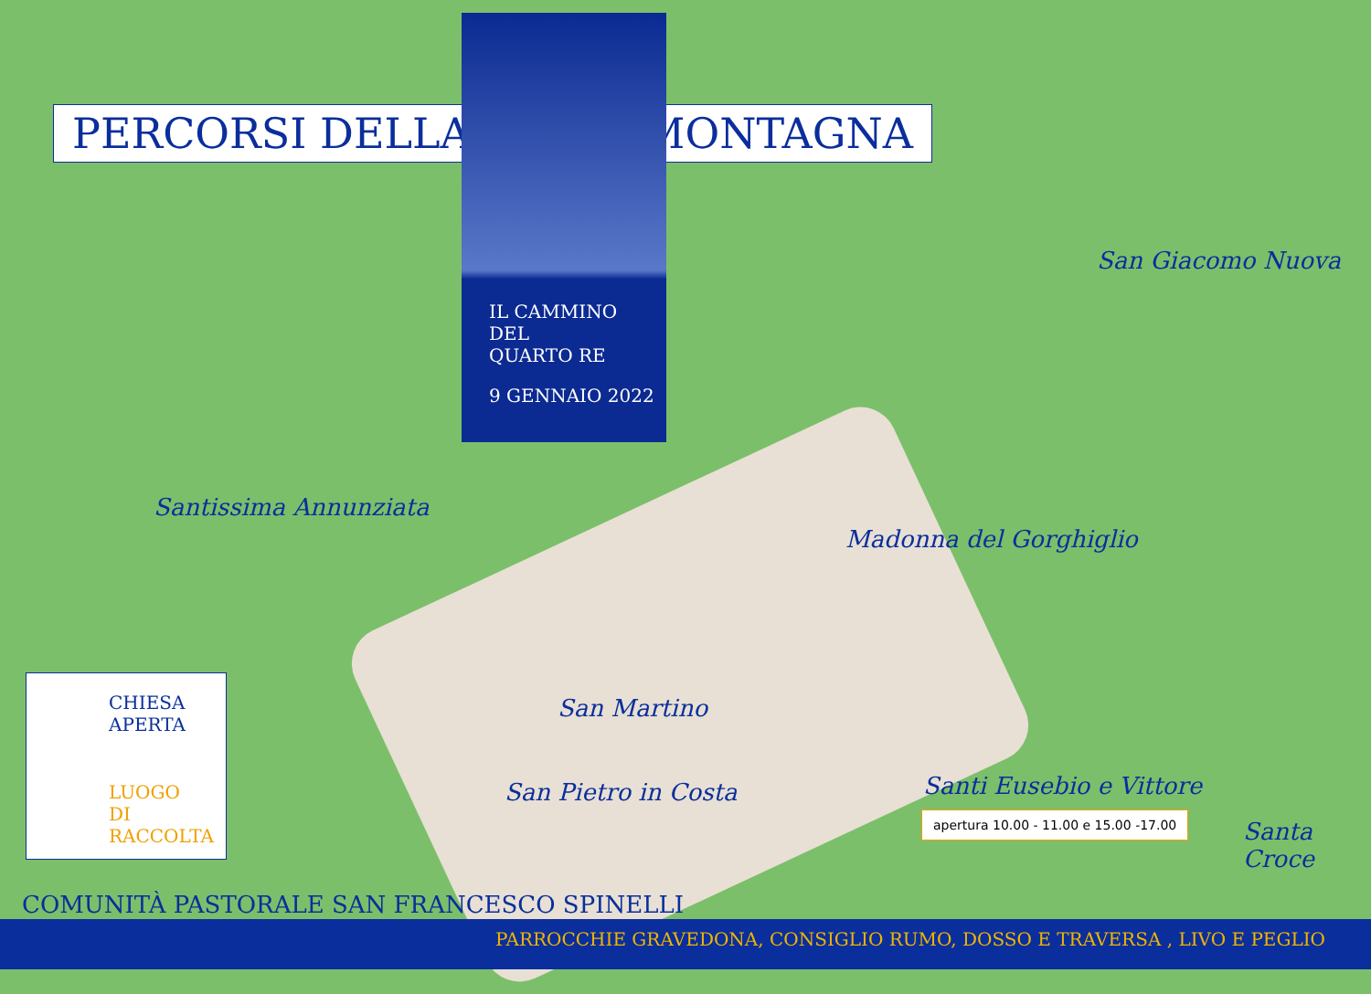PERCORSI DELLA MONTAGNA
IL CAMMINO
DEL
QUARTO RE
9 GENNAIO 2022
San Giacomo Nuova
Santissima Annunziata
Madonna del Gorghiglio
San Martino
San Pietro in Costa Santi Eusebio e Vittore
Santa Croce
apertura 10.00 - 11.00 e 15.00 -17.00
CHIESA
APERTA
LUOGO
DI
RACCOLTA
COMUNITÀ PASTORALE SAN FRANCESCO SPINELLI
PARROCCHIE GRAVEDONA, CONSIGLIO RUMO, DOSSO E TRAVERSA , LIVO E PEGLIO